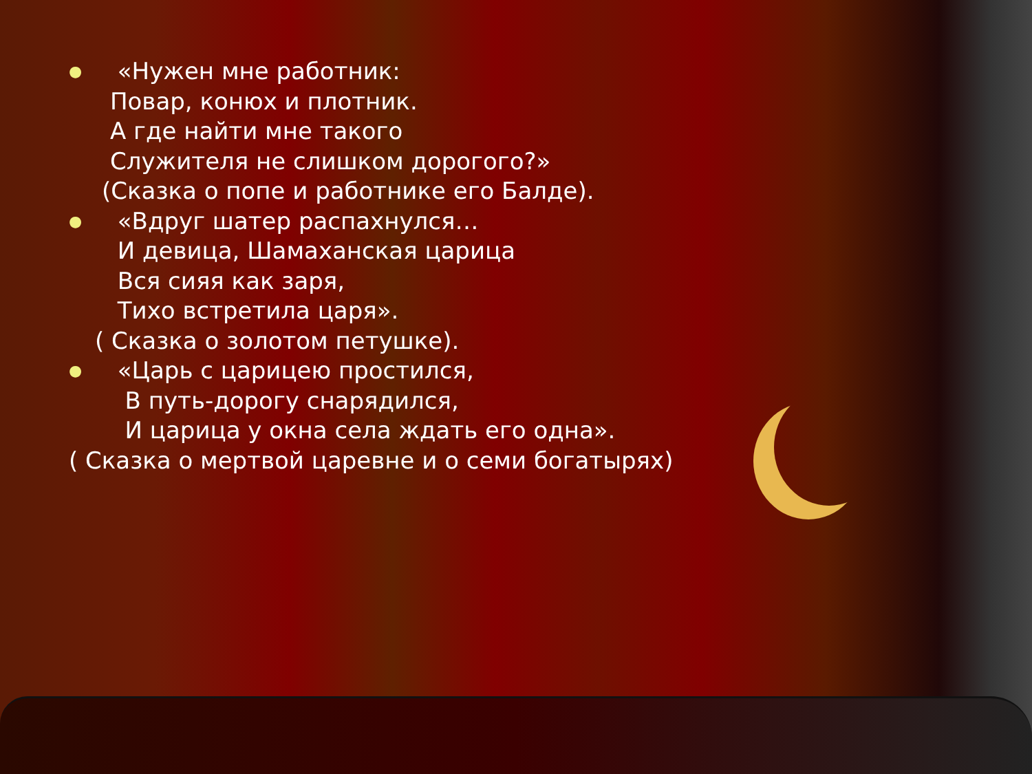●
«Нужен мне работник:
Повар, конюх и плотник.
А где найти мне такого
Служителя не слишком дорогого?»
(Сказка о попе и работнике его Балде).
●
«Вдруг шатер распахнулся…
И девица, Шамаханская царица
Вся сияя как заря,
Тихо встретила царя».
( Сказка о золотом петушке).
●
«Царь с царицею простился,
В путь-дорогу снарядился,
И царица у окна села ждать его одна».
( Сказка о мертвой царевне и о семи богатырях)